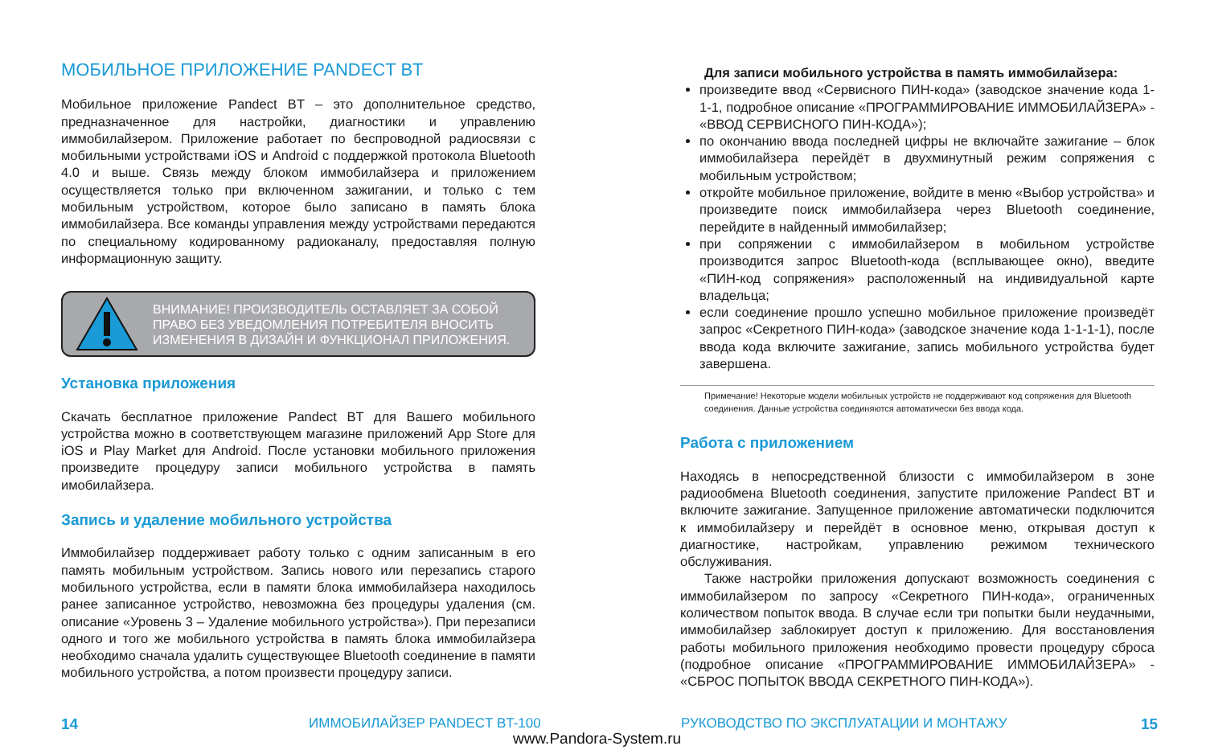МОБИЛЬНОЕ ПРИЛОЖЕНИЕ PANDECT BT
Мобильное приложение Pandect BT – это дополнительное средство, предназначенное для настройки, диагностики и управлению иммобилайзером. Приложение работает по беспроводной радиосвязи с мобильными устройствами iOS и Android с поддержкой протокола Bluetooth 4.0 и выше. Связь между блоком иммобилайзера и приложением осуществляется только при включенном зажигании, и только с тем мобильным устройством, которое было записано в память блока иммобилайзера. Все команды управления между устройствами передаются по специальному кодированному радиоканалу, предоставляя полную информационную защиту.
ВНИМАНИЕ! ПРОИЗВОДИТЕЛЬ ОСТАВЛЯЕТ ЗА СОБОЙ ПРАВО БЕЗ УВЕДОМЛЕНИЯ ПОТРЕБИТЕЛЯ ВНОСИТЬ ИЗМЕНЕНИЯ В ДИЗАЙН И ФУНКЦИОНАЛ ПРИЛОЖЕНИЯ.
Установка приложения
Скачать бесплатное приложение Pandect BT для Вашего мобильного устройства можно в соответствующем магазине приложений App Store для iOS и Play Market для Android. После установки мобильного приложения произведите процедуру записи мобильного устройства в память имобилайзера.
Запись и удаление мобильного устройства
Иммобилайзер поддерживает работу только с одним записанным в его память мобильным устройством. Запись нового или перезапись старого мобильного устройства, если в памяти блока иммобилайзера находилось ранее записанное устройство, невозможна без процедуры удаления (см. описание «Уровень 3 – Удаление мобильного устройства»). При перезаписи одного и того же мобильного устройства в память блока иммобилайзера необходимо сначала удалить существующее Bluetooth соединение в памяти мобильного устройства, а потом произвести процедуру записи.
Для записи мобильного устройства в память иммобилайзера:
произведите ввод «Сервисного ПИН-кода» (заводское значение кода 1-1-1, подробное описание «ПРОГРАММИРОВАНИЕ ИММОБИЛАЙЗЕРА» - «ВВОД СЕРВИСНОГО ПИН-КОДА»);
по окончанию ввода последней цифры не включайте зажигание – блок иммобилайзера перейдёт в двухминутный режим сопряжения с мобильным устройством;
откройте мобильное приложение, войдите в меню «Выбор устройства» и произведите поиск иммобилайзера через Bluetooth соединение, перейдите в найденный иммобилайзер;
при сопряжении с иммобилайзером в мобильном устройстве производится запрос Bluetooth-кода (всплывающее окно), введите «ПИН-код сопряжения» расположенный на индивидуальной карте владельца;
если соединение прошло успешно мобильное приложение произведёт запрос «Секретного ПИН-кода» (заводское значение кода 1-1-1-1), после ввода кода включите зажигание, запись мобильного устройства будет завершена.
Примечание! Некоторые модели мобильных устройств не поддерживают код сопряжения для Bluetooth соединения. Данные устройства соединяются автоматически без ввода кода.
Работа с приложением
Находясь в непосредственной близости с иммобилайзером в зоне радиообмена Bluetooth соединения, запустите приложение Pandect BT и включите зажигание. Запущенное приложение автоматически подключится к иммобилайзеру и перейдёт в основное меню, открывая доступ к диагностике, настройкам, управлению режимом технического обслуживания.
Также настройки приложения допускают возможность соединения с иммобилайзером по запросу «Секретного ПИН-кода», ограниченных количеством попыток ввода. В случае если три попытки были неудачными, иммобилайзер заблокирует доступ к приложению. Для восстановления работы мобильного приложения необходимо провести процедуру сброса (подробное описание «ПРОГРАММИРОВАНИЕ ИММОБИЛАЙЗЕРА» - «СБРОС ПОПЫТОК ВВОДА СЕКРЕТНОГО ПИН-КОДА»).
14 ИММОБИЛАЙЗЕР PANDECT BT-100 РУКОВОДСТВО ПО ЭКСПЛУАТАЦИИ И МОНТАЖУ 15
www.Pandora-System.ru